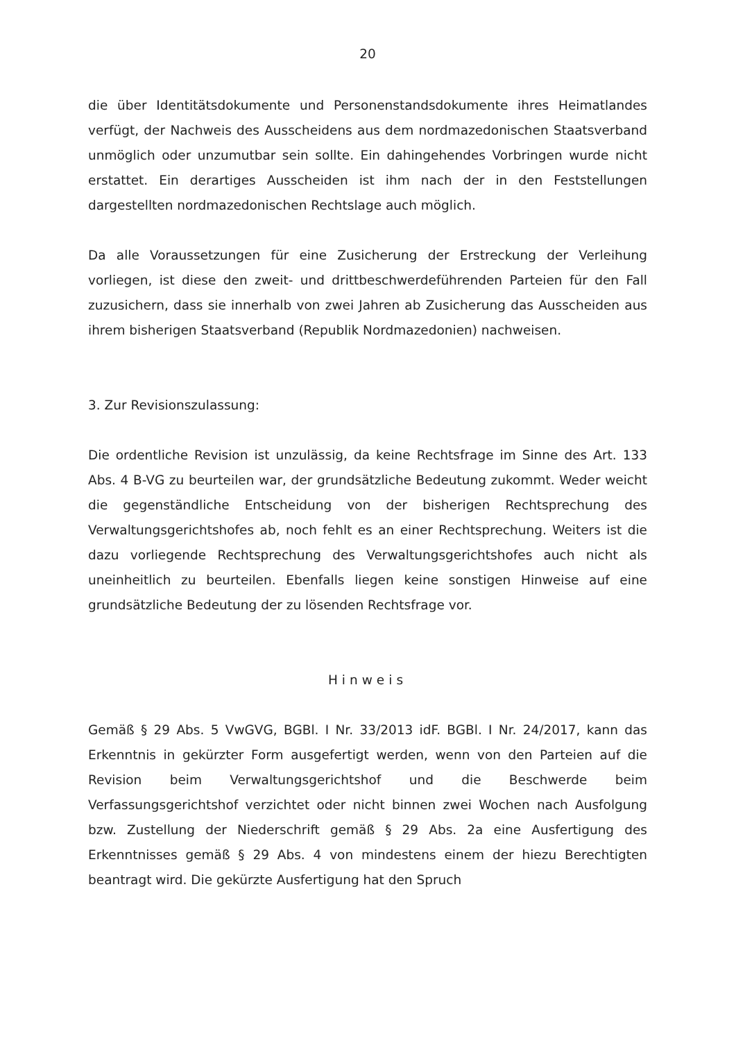20
die über Identitätsdokumente und Personenstandsdokumente ihres Heimatlandes verfügt, der Nachweis des Ausscheidens aus dem nordmazedonischen Staatsverband unmöglich oder unzumutbar sein sollte. Ein dahingehendes Vorbringen wurde nicht erstattet. Ein derartiges Ausscheiden ist ihm nach der in den Feststellungen dargestellten nordmazedonischen Rechtslage auch möglich.
Da alle Voraussetzungen für eine Zusicherung der Erstreckung der Verleihung vorliegen, ist diese den zweit- und drittbeschwerdeführenden Parteien für den Fall zuzusichern, dass sie innerhalb von zwei Jahren ab Zusicherung das Ausscheiden aus ihrem bisherigen Staatsverband (Republik Nordmazedonien) nachweisen.
3. Zur Revisionszulassung:
Die ordentliche Revision ist unzulässig, da keine Rechtsfrage im Sinne des Art. 133 Abs. 4 B-VG zu beurteilen war, der grundsätzliche Bedeutung zukommt. Weder weicht die gegenständliche Entscheidung von der bisherigen Rechtsprechung des Verwaltungsgerichtshofes ab, noch fehlt es an einer Rechtsprechung. Weiters ist die dazu vorliegende Rechtsprechung des Verwaltungsgerichtshofes auch nicht als uneinheitlich zu beurteilen. Ebenfalls liegen keine sonstigen Hinweise auf eine grundsätzliche Bedeutung der zu lösenden Rechtsfrage vor.
Hinweis
Gemäß § 29 Abs. 5 VwGVG, BGBl. I Nr. 33/2013 idF. BGBl. I Nr. 24/2017, kann das Erkenntnis in gekürzter Form ausgefertigt werden, wenn von den Parteien auf die Revision beim Verwaltungsgerichtshof und die Beschwerde beim Verfassungsgerichtshof verzichtet oder nicht binnen zwei Wochen nach Ausfolgung bzw. Zustellung der Niederschrift gemäß § 29 Abs. 2a eine Ausfertigung des Erkenntnisses gemäß § 29 Abs. 4 von mindestens einem der hiezu Berechtigten beantragt wird. Die gekürzte Ausfertigung hat den Spruch